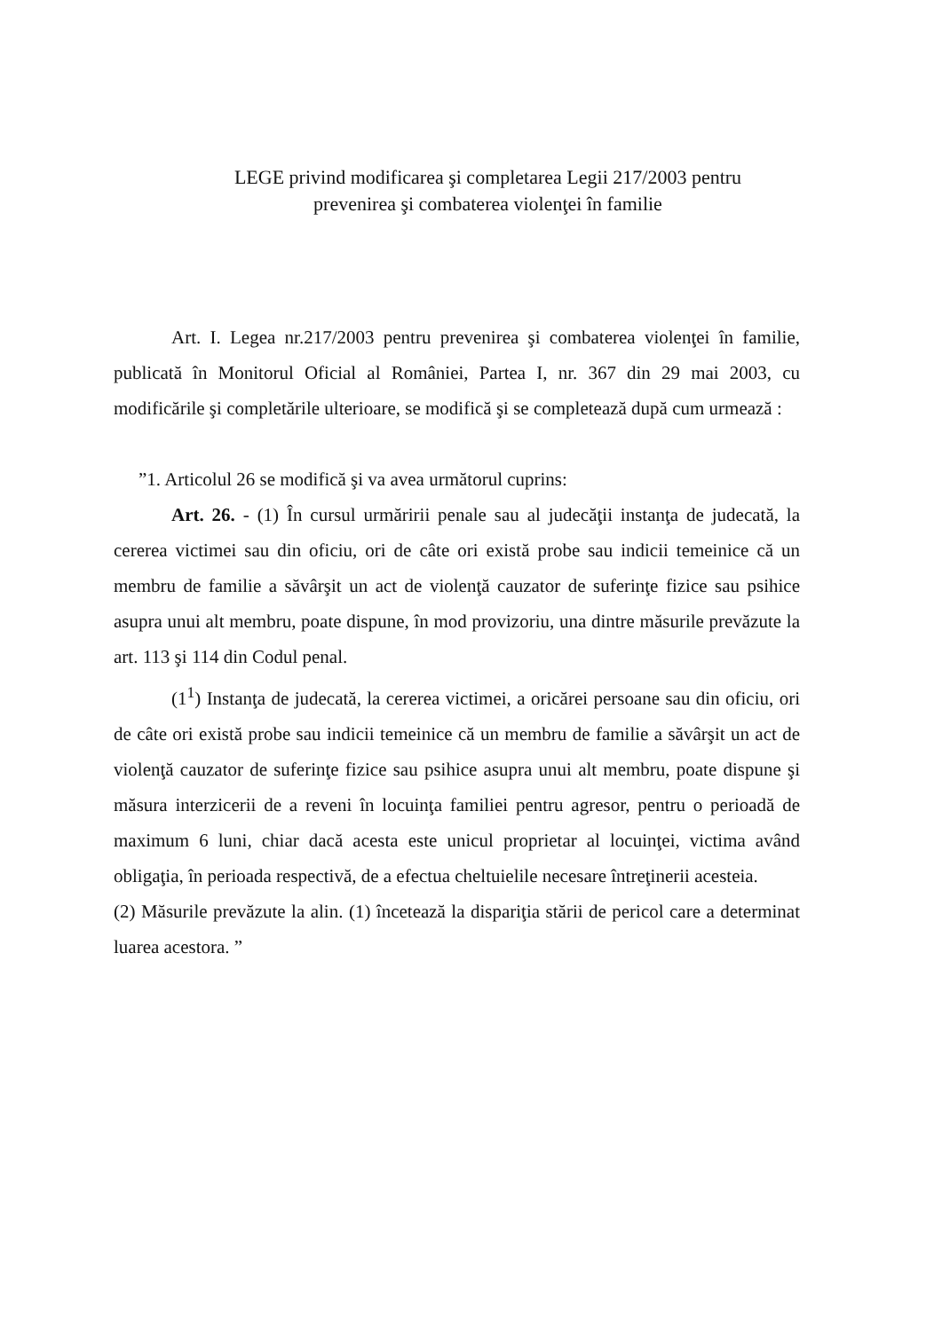LEGE privind modificarea şi completarea Legii 217/2003 pentru
prevenirea şi combaterea violenţei în familie
Art. I. Legea nr.217/2003 pentru prevenirea şi combaterea violenţei în familie, publicată în Monitorul Oficial al României, Partea I, nr. 367 din 29 mai 2003, cu modificările şi completările ulterioare, se modifică şi se completează după cum urmează :
”1. Articolul 26 se modifică şi va avea următorul cuprins:
Art. 26. - (1) În cursul urmăririi penale sau al judecăţii instanţa de judecată, la cererea victimei sau din oficiu, ori de câte ori există probe sau indicii temeinice că un membru de familie a săvârşit un act de violenţă cauzator de suferinţe fizice sau psihice asupra unui alt membru, poate dispune, în mod provizoriu, una dintre măsurile prevăzute la art. 113 şi 114 din Codul penal.
(1<sup>1</sup>) Instanţa de judecată, la cererea victimei, a oricărei persoane sau din oficiu, ori de câte ori există probe sau indicii temeinice că un membru de familie a săvârşit un act de violenţă cauzator de suferinţe fizice sau psihice asupra unui alt membru, poate dispune şi măsura interzicerii de a reveni în locuinţa familiei pentru agresor, pentru o perioadă de maximum 6 luni, chiar dacă acesta este unicul proprietar al locuinţei, victima având obligaţia, în perioada respectivă, de a efectua cheltuielile necesare întreţinerii acesteia.
(2) Măsurile prevăzute la alin. (1) încetează la dispariţia stării de pericol care a determinat luarea acestora. ”